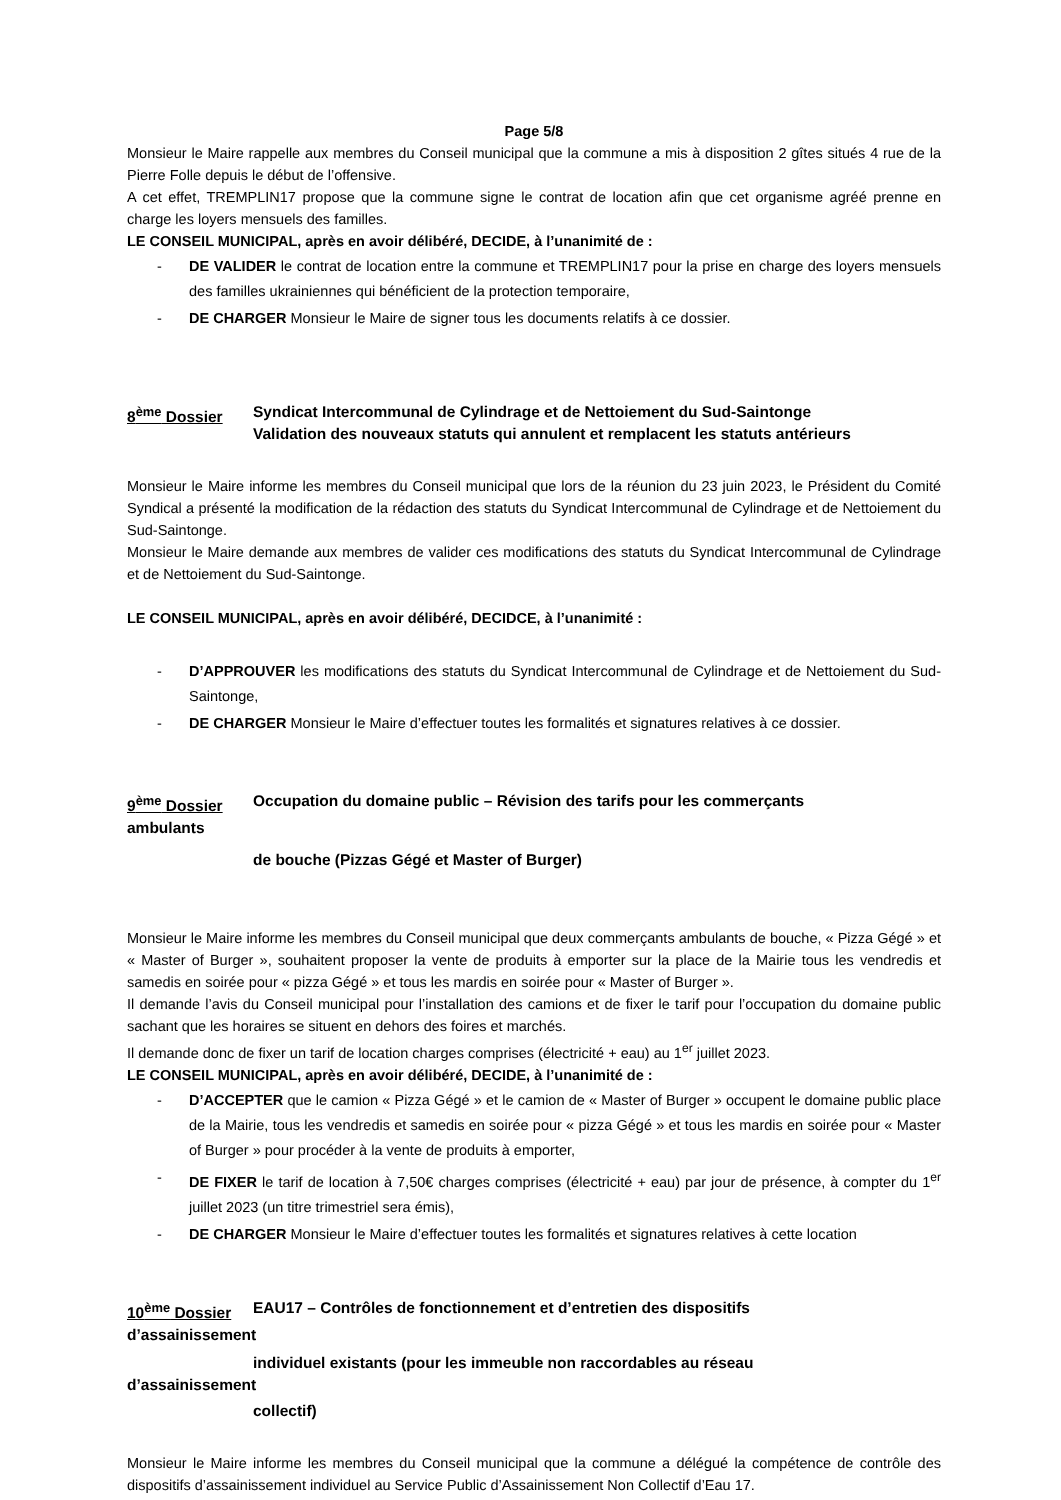Page 5/8
Monsieur le Maire rappelle aux membres du Conseil municipal que la commune a mis à disposition 2 gîtes situés 4 rue de la Pierre Folle depuis le début de l’offensive.
A cet effet, TREMPLIN17 propose que la commune signe le contrat de location afin que cet organisme agréé prenne en charge les loyers mensuels des familles.
LE CONSEIL MUNICIPAL, après en avoir délibéré, DECIDE, à l’unanimité de :
- DE VALIDER le contrat de location entre la commune et TREMPLIN17 pour la prise en charge des loyers mensuels des familles ukrainiennes qui bénéficient de la protection temporaire,
- DE CHARGER Monsieur le Maire de signer tous les documents relatifs à ce dossier.
8<sup>ème</sup> Dossier Syndicat Intercommunal de Cylindrage et de Nettoiement du Sud-Saintonge
Validation des nouveaux statuts qui annulent et remplacent les statuts antérieurs
Monsieur le Maire informe les membres du Conseil municipal que lors de la réunion du 23 juin 2023, le Président du Comité Syndical a présenté la modification de la rédaction des statuts du Syndicat Intercommunal de Cylindrage et de Nettoiement du Sud-Saintonge.
Monsieur le Maire demande aux membres de valider ces modifications des statuts du Syndicat Intercommunal de Cylindrage et de Nettoiement du Sud-Saintonge.
LE CONSEIL MUNICIPAL, après en avoir délibéré, DECIDCE, à l’unanimité :
- D’APPROUVER les modifications des statuts du Syndicat Intercommunal de Cylindrage et de Nettoiement du Sud-Saintonge,
- DE CHARGER Monsieur le Maire d’effectuer toutes les formalités et signatures relatives à ce dossier.
9<sup>ème</sup> Dossier Occupation du domaine public – Révision des tarifs pour les commerçants
ambulants
de bouche (Pizzas Gégé et Master of Burger)
Monsieur le Maire informe les membres du Conseil municipal que deux commerçants ambulants de bouche, « Pizza Gégé » et « Master of Burger », souhaitent proposer la vente de produits à emporter sur la place de la Mairie tous les vendredis et samedis en soirée pour « pizza Gégé » et tous les mardis en soirée pour « Master of Burger ».
Il demande l’avis du Conseil municipal pour l’installation des camions et de fixer le tarif pour l’occupation du domaine public sachant que les horaires se situent en dehors des foires et marchés.
Il demande donc de fixer un tarif de location charges comprises (électricité + eau) au 1<sup>er</sup> juillet 2023.
LE CONSEIL MUNICIPAL, après en avoir délibéré, DECIDE, à l’unanimité de :
- D’ACCEPTER que le camion « Pizza Gégé » et le camion de « Master of Burger » occupent le domaine public place de la Mairie, tous les vendredis et samedis en soirée pour « pizza Gégé » et tous les mardis en soirée pour « Master of Burger » pour procéder à la vente de produits à emporter,
- DE FIXER le tarif de location à 7,50€ charges comprises (électricité + eau) par jour de présence, à compter du 1<sup>er</sup> juillet 2023 (un titre trimestriel sera émis),
- DE CHARGER Monsieur le Maire d’effectuer toutes les formalités et signatures relatives à cette location
10<sup>ème</sup> Dossier EAU17 – Contrôles de fonctionnement et d’entretien des dispositifs
d’assainissement
individuel existants (pour les immeuble non raccordables au réseau
d’assainissement
collectif)
Monsieur le Maire informe les membres du Conseil municipal que la commune a délégué la compétence de contrôle des dispositifs d’assainissement individuel au Service Public d’Assainissement Non Collectif d’Eau 17.